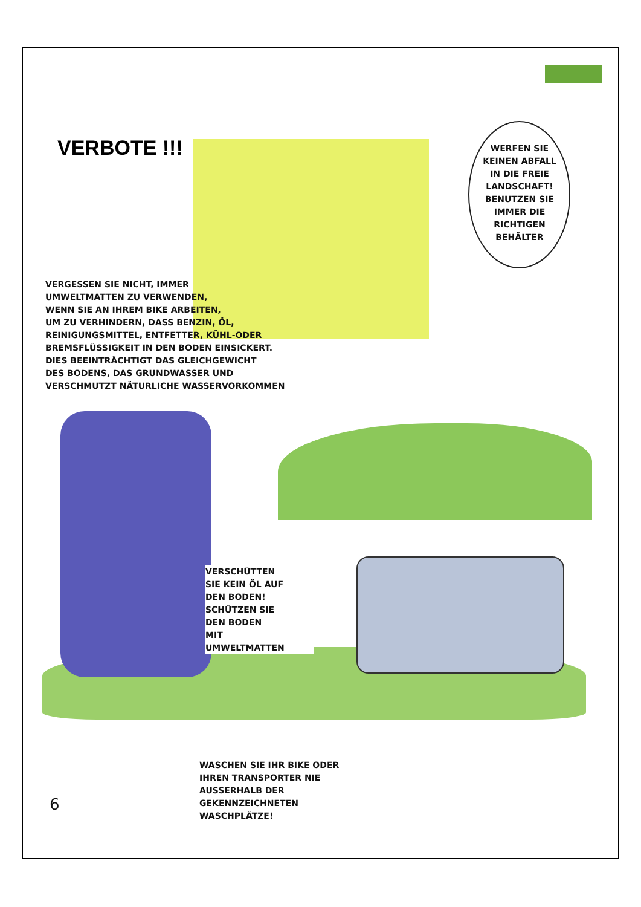VERBOTE !!!
WERFEN SIE KEINEN ABFALL IN DIE FREIE LANDSCHAFT! BENUTZEN SIE IMMER DIE RICHTIGEN BEHÄLTER
VERGESSEN SIE NICHT, IMMER
UMWELTMATTEN ZU VERWENDEN,
WENN SIE AN IHREM BIKE ARBEITEN,
UM ZU VERHINDERN, DASS BENZIN, ÖL,
REINIGUNGSMITTEL, ENTFETTER, KÜHL-ODER
BREMSFLÜSSIGKEIT IN DEN BODEN EINSICKERT.
DIES BEEINTRÄCHTIGT DAS GLEICHGEWICHT
DES BODENS, DAS GRUNDWASSER UND
VERSCHMUTZT NÄTURLICHE WASSERVORKOMMEN
VERSCHÜTTEN
SIE KEIN ÖL AUF
DEN BODEN!
SCHÜTZEN SIE
DEN BODEN
MIT
UMWELTMATTEN
WASCHEN SIE IHR BIKE ODER
IHREN TRANSPORTER NIE
AUSSERHALB DER
GEKENNZEICHNETEN
WASCHPLÄTZE!
6